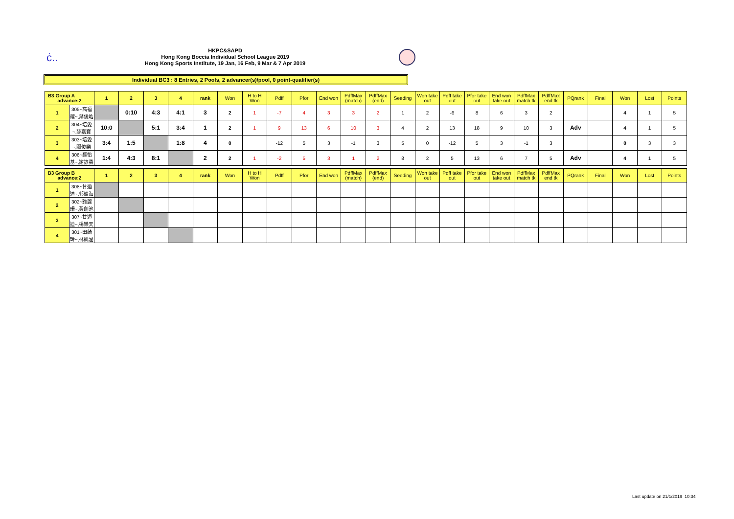ċ..
HKPC&SAPD
Hong Kong Boccia Individual School League 2019
Hong Kong Sports Institute, 19 Jan, 16 Feb, 9 Mar & 7 Apr 2019
Individual BC3 : 8 Entries, 2 Pools, 2 advancer(s)/pool, 0 point-qualifier(s)
| B3 Group A advance:2 | | 1 | 2 | 3 | 4 | rank | Won | H to H Won | Pdff | Pfor | End won | PdffMax (match) | PdffMax (end) | Seeding | Won take out | Pdff take out | Pfor take out | End won take out | PdffMax match tk | PdffMax end tk | PQrank | Final | Won | Lost | Points |
| --- | --- | --- | --- | --- | --- | --- | --- | --- | --- | --- | --- | --- | --- | --- | --- | --- | --- | --- | --- | --- | --- | --- | --- | --- | --- |
| 1 | 305~高福耀~,葉俊皓 | | 0:10 | 4:3 | 4:1 | 3 | 2 | 1 | -7 | 4 | 3 | 3 | 2 | 1 | 2 | -6 | 8 | 6 | 3 | 2 | | | 4 | 1 | 5 |
| 2 | 304~培愛~,薛嘉寶 | 10:0 | | 5:1 | 3:4 | 1 | 2 | 1 | 9 | 13 | 6 | 10 | 3 | 4 | 2 | 13 | 18 | 9 | 10 | 3 | Adv | | 4 | 1 | 5 |
| 3 | 303~培愛~,關俊樂 | 3:4 | 1:5 | | 1:8 | 4 | 0 | | -12 | 5 | 3 | -1 | 3 | 5 | 0 | -12 | 5 | 3 | -1 | 3 | | | 0 | 3 | 3 |
| 4 | 306~羅怡基~,謝諄柔 | 1:4 | 4:3 | 8:1 | | 2 | 2 | 1 | -2 | 5 | 3 | 1 | 2 | 8 | 2 | 5 | 13 | 6 | 7 | 5 | Adv | | 4 | 1 | 5 |
| B3 Group B advance:2 | | 1 | 2 | 3 | 4 | rank | Won | H to H Won | Pdff | Pfor | End won | PdffMax (match) | PdffMax (end) | Seeding | Won take out | Pdff take out | Pfor take out | End won take out | PdffMax match tk | PdffMax end tk | PQrank | Final | Won | Lost | Points |
| --- | --- | --- | --- | --- | --- | --- | --- | --- | --- | --- | --- | --- | --- | --- | --- | --- | --- | --- | --- | --- | --- | --- | --- | --- | --- |
| 1 | 308~甘迺迪~,郭鎮海 | | | | | | | | | | | | | | | | | | | | | | | | |
| 2 | 302~雅麗珊~,黃劍池 | | | | | | | | | | | | | | | | | | | | | | | | |
| 3 | 307~甘迺迪~,楊樂天 | | | | | | | | | | | | | | | | | | | | | | | | |
| 4 | 301~田綺玲~,林凱涵 | | | | | | | | | | | | | | | | | | | | | | | | |
Last update on 21/1/2019 10:34